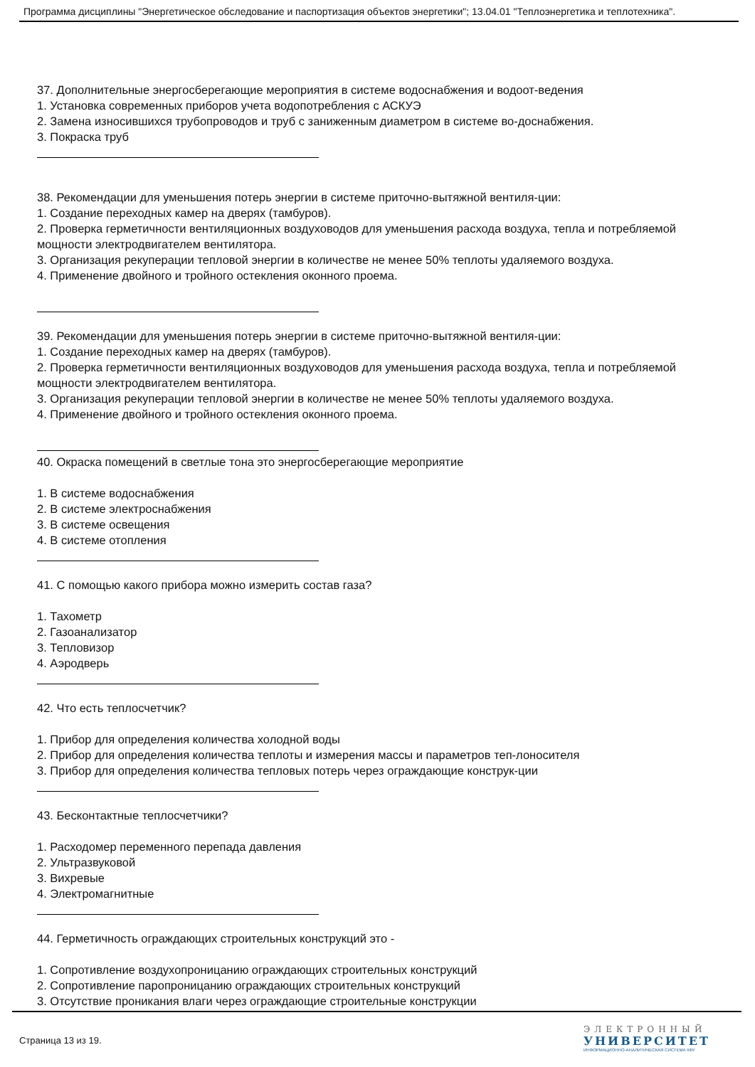Программа дисциплины "Энергетическое обследование и паспортизация объектов энергетики"; 13.04.01 "Теплоэнергетика и теплотехника".
37. Дополнительные энергосберегающие мероприятия в системе водоснабжения и водоот-ведения
1. Установка современных приборов учета водопотребления с АСКУЭ
2. Замена износившихся трубопроводов и труб с заниженным диаметром в системе во-доснабжения.
3. Покраска труб
38. Рекомендации для уменьшения потерь энергии в системе приточно-вытяжной вентиля-ции:
1. Создание переходных камер на дверях (тамбуров).
2. Проверка герметичности вентиляционных воздуховодов для уменьшения расхода воздуха, тепла и потребляемой мощности электродвигателем вентилятора.
3. Организация рекуперации тепловой энергии в количестве не менее 50% теплоты удаляемого воздуха.
4. Применение двойного и тройного остекления оконного проема.
39. Рекомендации для уменьшения потерь энергии в системе приточно-вытяжной вентиля-ции:
1. Создание переходных камер на дверях (тамбуров).
2. Проверка герметичности вентиляционных воздуховодов для уменьшения расхода воздуха, тепла и потребляемой мощности электродвигателем вентилятора.
3. Организация рекуперации тепловой энергии в количестве не менее 50% теплоты удаляемого воздуха.
4. Применение двойного и тройного остекления оконного проема.
40. Окраска помещений в светлые тона это энергосберегающие мероприятие
1. В системе водоснабжения
2. В системе электроснабжения
3. В системе освещения
4. В системе отопления
41. С помощью какого прибора можно измерить состав газа?
1. Тахометр
2. Газоанализатор
3. Тепловизор
4. Аэродверь
42. Что есть теплосчетчик?
1. Прибор для определения количества холодной воды
2. Прибор для определения количества теплоты и измерения массы и параметров теп-лоносителя
3. Прибор для определения количества тепловых потерь через ограждающие конструк-ции
43. Бесконтактные теплосчетчики?
1. Расходомер переменного перепада давления
2. Ультразвуковой
3. Вихревые
4. Электромагнитные
44. Герметичность ограждающих строительных конструкций это -
1. Сопротивление воздухопроницанию ограждающих строительных конструкций
2. Сопротивление паропроницанию ограждающих строительных конструкций
3. Отсутствие проникания влаги через ограждающие строительные конструкции
Страница 13 из 19.
ЭЛЕКТРОННЫЙ
УНИВЕРСИТЕТ
ИНФОРМАЦИОННО-АНАЛИТИЧЕСКАЯ СИСТЕМА КФУ